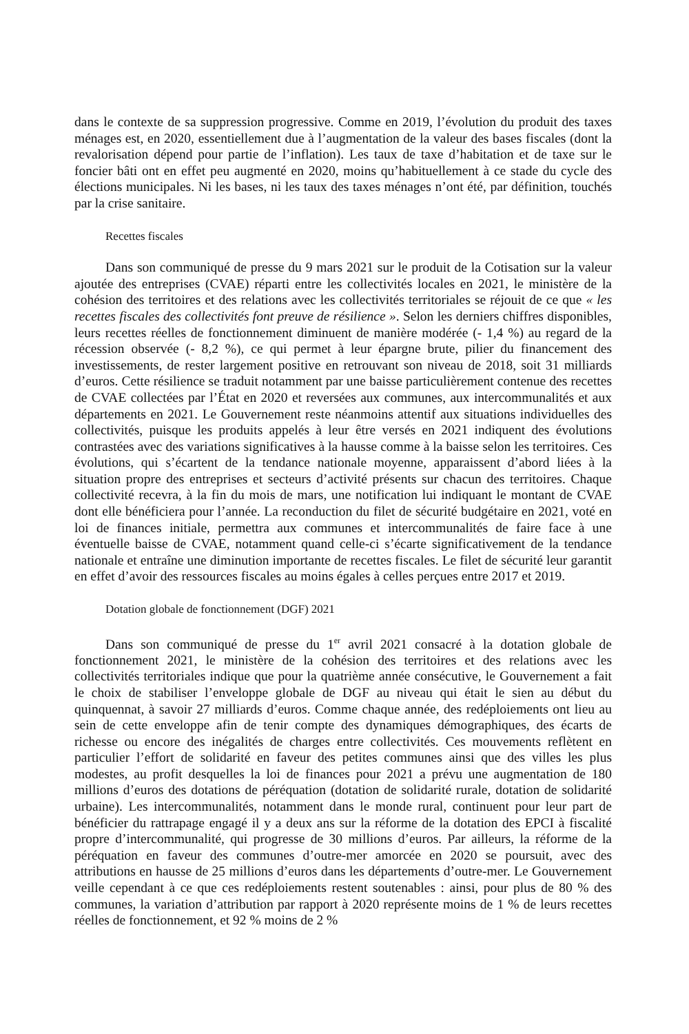dans le contexte de sa suppression progressive. Comme en 2019, l’évolution du produit des taxes ménages est, en 2020, essentiellement due à l’augmentation de la valeur des bases fiscales (dont la revalorisation dépend pour partie de l’inflation). Les taux de taxe d’habitation et de taxe sur le foncier bâti ont en effet peu augmenté en 2020, moins qu’habituellement à ce stade du cycle des élections municipales. Ni les bases, ni les taux des taxes ménages n’ont été, par définition, touchés par la crise sanitaire.
Recettes fiscales
Dans son communiqué de presse du 9 mars 2021 sur le produit de la Cotisation sur la valeur ajoutée des entreprises (CVAE) réparti entre les collectivités locales en 2021, le ministère de la cohésion des territoires et des relations avec les collectivités territoriales se réjouit de ce que « les recettes fiscales des collectivités font preuve de résilience ». Selon les derniers chiffres disponibles, leurs recettes réelles de fonctionnement diminuent de manière modérée (- 1,4 %) au regard de la récession observée (- 8,2 %), ce qui permet à leur épargne brute, pilier du financement des investissements, de rester largement positive en retrouvant son niveau de 2018, soit 31 milliards d’euros. Cette résilience se traduit notamment par une baisse particulièrement contenue des recettes de CVAE collectées par l’État en 2020 et reversées aux communes, aux intercommunalités et aux départements en 2021. Le Gouvernement reste néanmoins attentif aux situations individuelles des collectivités, puisque les produits appelés à leur être versés en 2021 indiquent des évolutions contrastées avec des variations significatives à la hausse comme à la baisse selon les territoires. Ces évolutions, qui s’écartent de la tendance nationale moyenne, apparaissent d’abord liées à la situation propre des entreprises et secteurs d’activité présents sur chacun des territoires. Chaque collectivité recevra, à la fin du mois de mars, une notification lui indiquant le montant de CVAE dont elle bénéficiera pour l’année. La reconduction du filet de sécurité budgétaire en 2021, voté en loi de finances initiale, permettra aux communes et intercommunalités de faire face à une éventuelle baisse de CVAE, notamment quand celle-ci s’écarte significativement de la tendance nationale et entraîne une diminution importante de recettes fiscales. Le filet de sécurité leur garantit en effet d’avoir des ressources fiscales au moins égales à celles perçues entre 2017 et 2019.
Dotation globale de fonctionnement (DGF) 2021
Dans son communiqué de presse du 1<sup>er</sup> avril 2021 consacré à la dotation globale de fonctionnement 2021, le ministère de la cohésion des territoires et des relations avec les collectivités territoriales indique que pour la quatrième année consécutive, le Gouvernement a fait le choix de stabiliser l’enveloppe globale de DGF au niveau qui était le sien au début du quinquennat, à savoir 27 milliards d’euros. Comme chaque année, des redéploiements ont lieu au sein de cette enveloppe afin de tenir compte des dynamiques démographiques, des écarts de richesse ou encore des inégalités de charges entre collectivités. Ces mouvements reflètent en particulier l’effort de solidarité en faveur des petites communes ainsi que des villes les plus modestes, au profit desquelles la loi de finances pour 2021 a prévu une augmentation de 180 millions d’euros des dotations de péréquation (dotation de solidarité rurale, dotation de solidarité urbaine). Les intercommunalités, notamment dans le monde rural, continuent pour leur part de bénéficier du rattrapage engagé il y a deux ans sur la réforme de la dotation des EPCI à fiscalité propre d’intercommunalité, qui progresse de 30 millions d’euros. Par ailleurs, la réforme de la péréquation en faveur des communes d’outre-mer amorcée en 2020 se poursuit, avec des attributions en hausse de 25 millions d’euros dans les départements d’outre-mer. Le Gouvernement veille cependant à ce que ces redéploiements restent soutenables : ainsi, pour plus de 80 % des communes, la variation d’attribution par rapport à 2020 représente moins de 1 % de leurs recettes réelles de fonctionnement, et 92 % moins de 2 %